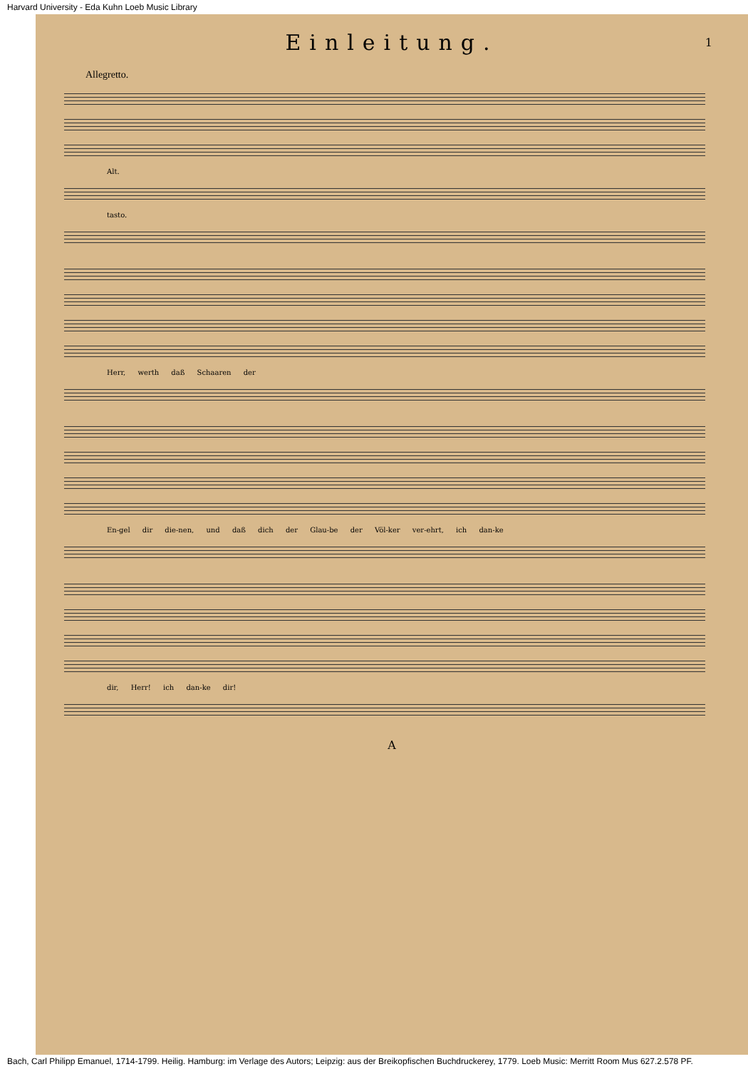Harvard University - Eda Kuhn Loeb Music Library
Einleitung.
1
Allegretto.
Alt.
tasto.
Herr, werth daß Schaaren der
En-gel dir die-nen, und daß dich der Glau-be der Völ-ker ver-ehrt, ich dan-ke
dir, Herr! ich dan-ke dir!
A
Bach, Carl Philipp Emanuel, 1714-1799. Heilig. Hamburg: im Verlage des Autors; Leipzig: aus der Breikopfischen Buchdruckerey, 1779. Loeb Music: Merritt Room Mus 627.2.578 PF.